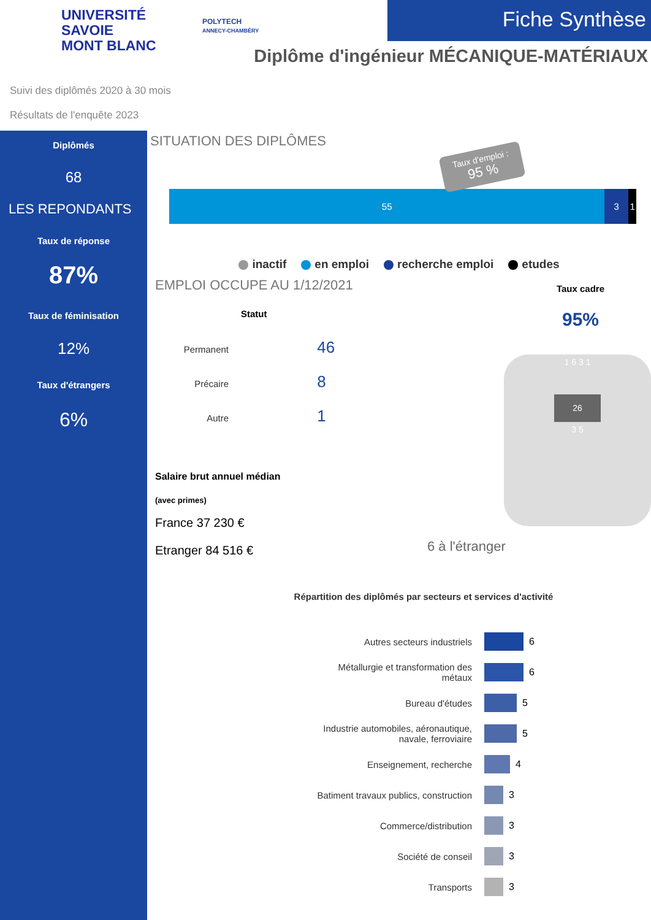UNIVERSITÉ
SAVOIE
MONT BLANC
POLYTECH
ANNECY-CHAMBÉRY
Fiche Synthèse
Diplôme d'ingénieur MÉCANIQUE-MATÉRIAUX
Suivi des diplômés 2020 à 30 mois
Résultats de l'enquête 2023
Diplômés
68
LES REPONDANTS
Taux de réponse
87%
Taux de féminisation
12%
Taux d'étrangers
6%
SITUATION DES DIPLÔMES
Taux d'emploi :
95 %
55 3 1
inactif en emploi recherche emploi etudes
EMPLOI OCCUPE AU 1/12/2021
Statut
Permanent 46
Précaire 8
Autre 1
Salaire brut annuel médian
(avec primes)
France 37 230 €
Etranger 84 516 €
Taux cadre
95%
1 6 3 1
26
3 5
6 à l'étranger
Répartition des diplômés par secteurs et services d'activité
Autres secteurs industriels
6
Métallurgie et transformation des métaux
6
Bureau d'études
5
Industrie automobiles, aéronautique, navale, ferroviaire
5
Enseignement, recherche
4
Batiment travaux publics, construction
3
Commerce/distribution
3
Société de conseil
3
Transports
3